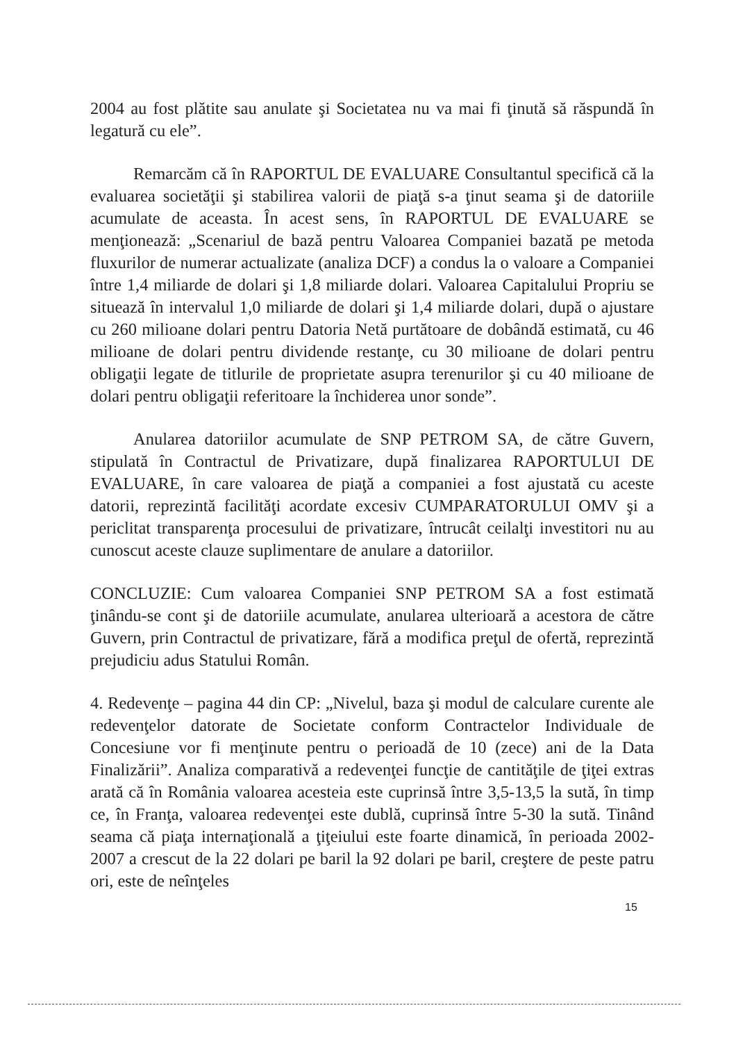2004 au fost plătite sau anulate şi Societatea nu va mai fi ţinută să răspundă în legatură cu ele”.
Remarcăm că în RAPORTUL DE EVALUARE Consultantul specifică că la evaluarea societăţii şi stabilirea valorii de piaţă s-a ţinut seama şi de datoriile acumulate de aceasta. În acest sens, în RAPORTUL DE EVALUARE se menţionează: „Scenariul de bază pentru Valoarea Companiei bazată pe metoda fluxurilor de numerar actualizate (analiza DCF) a condus la o valoare a Companiei între 1,4 miliarde de dolari şi 1,8 miliarde dolari. Valoarea Capitalului Propriu se situează în intervalul 1,0 miliarde de dolari şi 1,4 miliarde dolari, după o ajustare cu 260 milioane dolari pentru Datoria Netă purtătoare de dobândă estimată, cu 46 milioane de dolari pentru dividende restanţe, cu 30 milioane de dolari pentru obligaţii legate de titlurile de proprietate asupra terenurilor şi cu 40 milioane de dolari pentru obligaţii referitoare la închiderea unor sonde”.
Anularea datoriilor acumulate de SNP PETROM SA, de către Guvern, stipulată în Contractul de Privatizare, după finalizarea RAPORTULUI DE EVALUARE, în care valoarea de piaţă a companiei a fost ajustată cu aceste datorii, reprezintă facilităţi acordate excesiv CUMPARATORULUI OMV şi a periclitat transparenţa procesului de privatizare, întrucât ceilalţi investitori nu au cunoscut aceste clauze suplimentare de anulare a datoriilor.
CONCLUZIE: Cum valoarea Companiei SNP PETROM SA a fost estimată ţinându-se cont şi de datoriile acumulate, anularea ulterioară a acestora de către Guvern, prin Contractul de privatizare, fără a modifica preţul de ofertă, reprezintă prejudiciu adus Statului Român.
4. Redevenţe – pagina 44 din CP: „Nivelul, baza şi modul de calculare curente ale redevenţelor datorate de Societate conform Contractelor Individuale de Concesiune vor fi menţinute pentru o perioadă de 10 (zece) ani de la Data Finalizării”. Analiza comparativă a redevenţei funcţie de cantităţile de ţiţei extras arată că în România valoarea acesteia este cuprinsă între 3,5-13,5 la sută, în timp ce, în Franţa, valoarea redevenţei este dublă, cuprinsă între 5-30 la sută. Tinând seama că piaţa internaţională a ţiţeiului este foarte dinamică, în perioada 2002-2007 a crescut de la 22 dolari pe baril la 92 dolari pe baril, creştere de peste patru ori, este de neînţeles
15